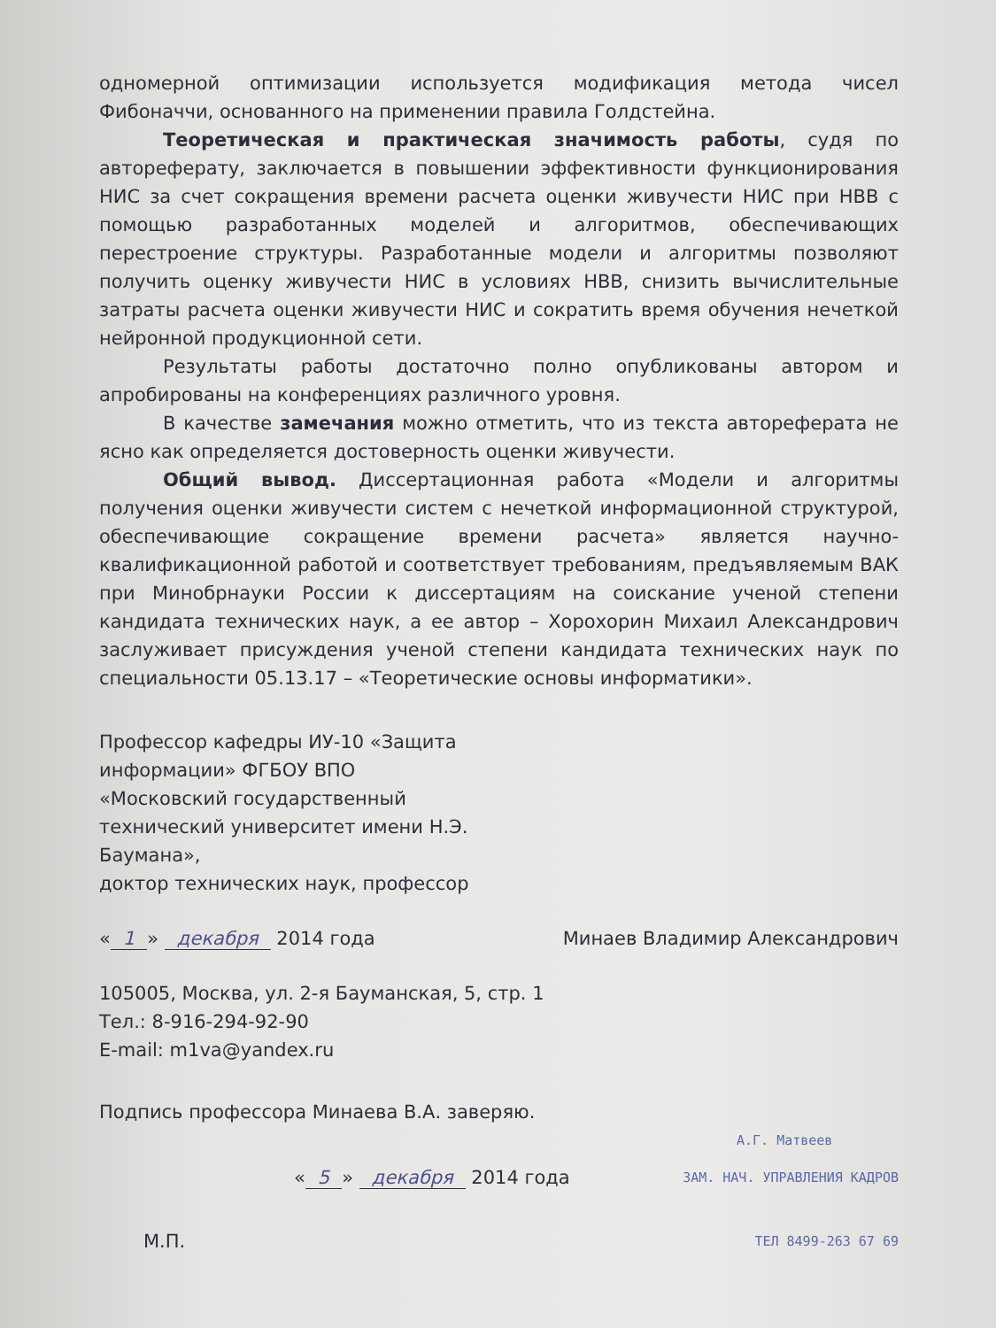одномерной оптимизации используется модификация метода чисел Фибоначчи, основанного на применении правила Голдстейна.
Теоретическая и практическая значимость работы, судя по автореферату, заключается в повышении эффективности функционирования НИС за счет сокращения времени расчета оценки живучести НИС при НВВ с помощью разработанных моделей и алгоритмов, обеспечивающих перестроение структуры. Разработанные модели и алгоритмы позволяют получить оценку живучести НИС в условиях НВВ, снизить вычислительные затраты расчета оценки живучести НИС и сократить время обучения нечеткой нейронной продукционной сети.
Результаты работы достаточно полно опубликованы автором и апробированы на конференциях различного уровня.
В качестве замечания можно отметить, что из текста автореферата не ясно как определяется достоверность оценки живучести.
Общий вывод. Диссертационная работа «Модели и алгоритмы получения оценки живучести систем с нечеткой информационной структурой, обеспечивающие сокращение времени расчета» является научно-квалификационной работой и соответствует требованиям, предъявляемым ВАК при Минобрнауки России к диссертациям на соискание ученой степени кандидата технических наук, а ее автор – Хорохорин Михаил Александрович заслуживает присуждения ученой степени кандидата технических наук по специальности 05.13.17 – «Теоретические основы информатики».
Профессор кафедры ИУ-10 «Защита
информации» ФГБОУ ВПО
«Московский государственный
технический университет имени Н.Э.
Баумана»,
доктор технических наук, профессор
« 1 » декабря 2014 года Минаев Владимир Александрович
105005, Москва, ул. 2-я Бауманская, 5, стр. 1
Тел.: 8-916-294-92-90
E-mail: m1va@yandex.ru
Подпись профессора Минаева В.А. заверяю.
А.Г. Матвеев
« 5 » декабря 2014 года ЗАМ. НАЧ. УПРАВЛЕНИЯ КАДРОВ
М.П. ТЕЛ 8499-263 67 69